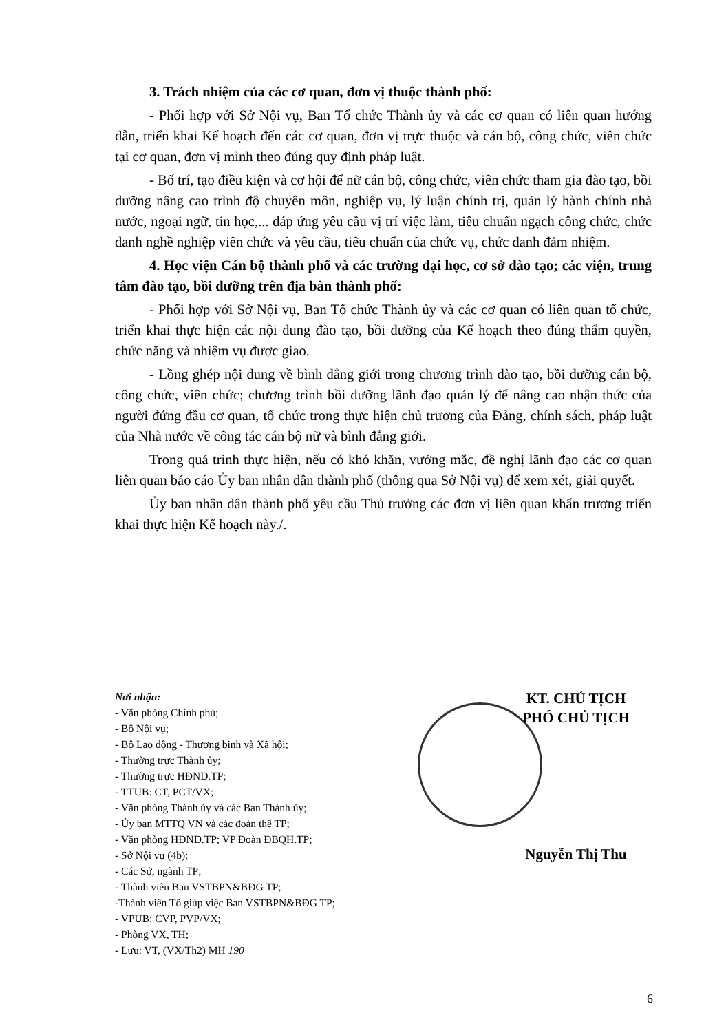3. Trách nhiệm của các cơ quan, đơn vị thuộc thành phố:
- Phối hợp với Sở Nội vụ, Ban Tổ chức Thành ủy và các cơ quan có liên quan hướng dẫn, triển khai Kế hoạch đến các cơ quan, đơn vị trực thuộc và cán bộ, công chức, viên chức tại cơ quan, đơn vị mình theo đúng quy định pháp luật.
- Bố trí, tạo điều kiện và cơ hội để nữ cán bộ, công chức, viên chức tham gia đào tạo, bồi dưỡng nâng cao trình độ chuyên môn, nghiệp vụ, lý luận chính trị, quản lý hành chính nhà nước, ngoại ngữ, tin học,... đáp ứng yêu cầu vị trí việc làm, tiêu chuẩn ngạch công chức, chức danh nghề nghiệp viên chức và yêu cầu, tiêu chuẩn của chức vụ, chức danh đảm nhiệm.
4. Học viện Cán bộ thành phố và các trường đại học, cơ sở đào tạo; các viện, trung tâm đào tạo, bồi dưỡng trên địa bàn thành phố:
- Phối hợp với Sở Nội vụ, Ban Tổ chức Thành ủy và các cơ quan có liên quan tổ chức, triển khai thực hiện các nội dung đào tạo, bồi dưỡng của Kế hoạch theo đúng thẩm quyền, chức năng và nhiệm vụ được giao.
- Lồng ghép nội dung về bình đẳng giới trong chương trình đào tạo, bồi dưỡng cán bộ, công chức, viên chức; chương trình bồi dưỡng lãnh đạo quản lý để nâng cao nhận thức của người đứng đầu cơ quan, tổ chức trong thực hiện chủ trương của Đảng, chính sách, pháp luật của Nhà nước về công tác cán bộ nữ và bình đẳng giới.
Trong quá trình thực hiện, nếu có khó khăn, vướng mắc, đề nghị lãnh đạo các cơ quan liên quan báo cáo Ủy ban nhân dân thành phố (thông qua Sở Nội vụ) để xem xét, giải quyết.
Ủy ban nhân dân thành phố yêu cầu Thủ trưởng các đơn vị liên quan khẩn trương triển khai thực hiện Kế hoạch này./.
Nơi nhận:
- Văn phòng Chính phủ;
- Bộ Nội vụ;
- Bộ Lao động - Thương binh và Xã hội;
- Thường trực Thành ủy;
- Thường trực HĐND.TP;
- TTUB: CT, PCT/VX;
- Văn phòng Thành ủy và các Ban Thành ủy;
- Ủy ban MTTQ VN và các đoàn thể TP;
- Văn phòng HĐND.TP; VP Đoàn ĐBQH.TP;
- Sở Nội vụ (4b);
- Các Sở, ngành TP;
- Thành viên Ban VSTBPN&BĐG TP;
-Thành viên Tổ giúp việc Ban VSTBPN&BĐG TP;
- VPUB: CVP, PVP/VX;
- Phòng VX, TH;
- Lưu: VT, (VX/Th2) MH 190
KT. CHỦ TỊCH
PHÓ CHỦ TỊCH
Nguyễn Thị Thu
6